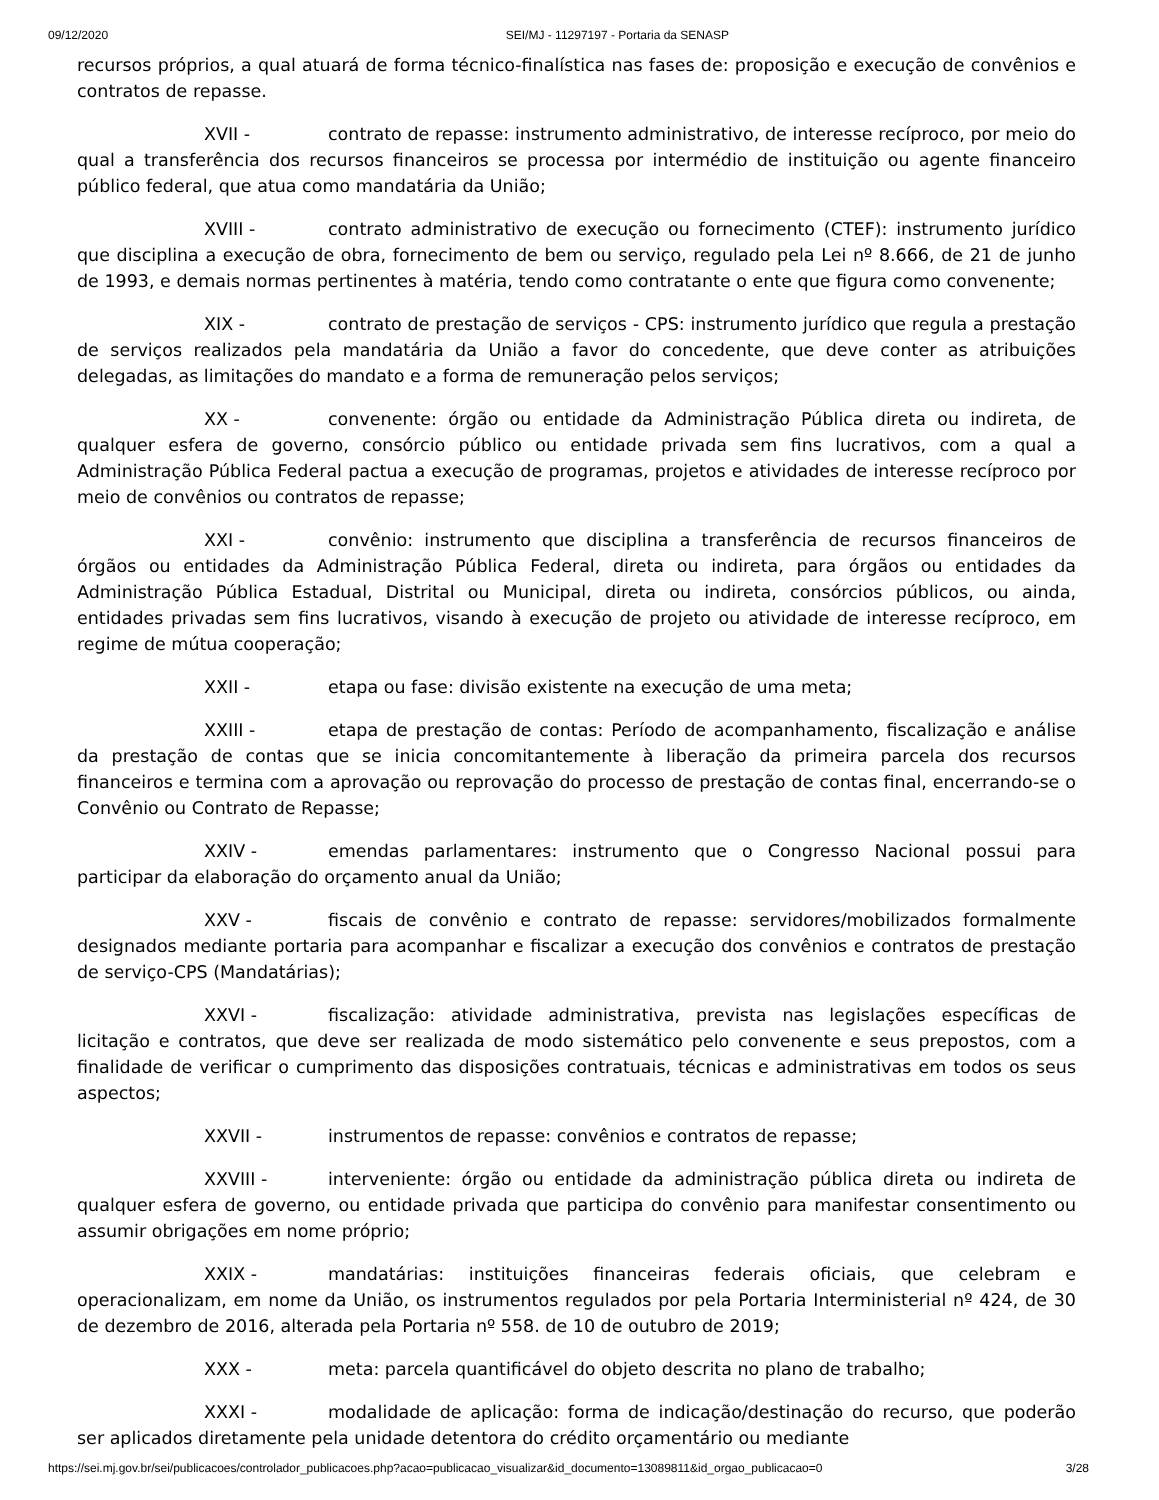09/12/2020 SEI/MJ - 11297197 - Portaria da SENASP
recursos próprios, a qual atuará de forma técnico-finalística nas fases de: proposição e execução de convênios e contratos de repasse.
XVII - contrato de repasse: instrumento administrativo, de interesse recíproco, por meio do qual a transferência dos recursos financeiros se processa por intermédio de instituição ou agente financeiro público federal, que atua como mandatária da União;
XVIII - contrato administrativo de execução ou fornecimento (CTEF): instrumento jurídico que disciplina a execução de obra, fornecimento de bem ou serviço, regulado pela Lei nº 8.666, de 21 de junho de 1993, e demais normas pertinentes à matéria, tendo como contratante o ente que figura como convenente;
XIX - contrato de prestação de serviços - CPS: instrumento jurídico que regula a prestação de serviços realizados pela mandatária da União a favor do concedente, que deve conter as atribuições delegadas, as limitações do mandato e a forma de remuneração pelos serviços;
XX - convenente: órgão ou entidade da Administração Pública direta ou indireta, de qualquer esfera de governo, consórcio público ou entidade privada sem fins lucrativos, com a qual a Administração Pública Federal pactua a execução de programas, projetos e atividades de interesse recíproco por meio de convênios ou contratos de repasse;
XXI - convênio: instrumento que disciplina a transferência de recursos financeiros de órgãos ou entidades da Administração Pública Federal, direta ou indireta, para órgãos ou entidades da Administração Pública Estadual, Distrital ou Municipal, direta ou indireta, consórcios públicos, ou ainda, entidades privadas sem fins lucrativos, visando à execução de projeto ou atividade de interesse recíproco, em regime de mútua cooperação;
XXII - etapa ou fase: divisão existente na execução de uma meta;
XXIII - etapa de prestação de contas: Período de acompanhamento, fiscalização e análise da prestação de contas que se inicia concomitantemente à liberação da primeira parcela dos recursos financeiros e termina com a aprovação ou reprovação do processo de prestação de contas final, encerrando-se o Convênio ou Contrato de Repasse;
XXIV - emendas parlamentares: instrumento que o Congresso Nacional possui para participar da elaboração do orçamento anual da União;
XXV - fiscais de convênio e contrato de repasse: servidores/mobilizados formalmente designados mediante portaria para acompanhar e fiscalizar a execução dos convênios e contratos de prestação de serviço-CPS (Mandatárias);
XXVI - fiscalização: atividade administrativa, prevista nas legislações específicas de licitação e contratos, que deve ser realizada de modo sistemático pelo convenente e seus prepostos, com a finalidade de verificar o cumprimento das disposições contratuais, técnicas e administrativas em todos os seus aspectos;
XXVII - instrumentos de repasse: convênios e contratos de repasse;
XXVIII - interveniente: órgão ou entidade da administração pública direta ou indireta de qualquer esfera de governo, ou entidade privada que participa do convênio para manifestar consentimento ou assumir obrigações em nome próprio;
XXIX - mandatárias: instituições financeiras federais oficiais, que celebram e operacionalizam, em nome da União, os instrumentos regulados por pela Portaria Interministerial nº 424, de 30 de dezembro de 2016, alterada pela Portaria nº 558. de 10 de outubro de 2019;
XXX - meta: parcela quantificável do objeto descrita no plano de trabalho;
XXXI - modalidade de aplicação: forma de indicação/destinação do recurso, que poderão ser aplicados diretamente pela unidade detentora do crédito orçamentário ou mediante
https://sei.mj.gov.br/sei/publicacoes/controlador_publicacoes.php?acao=publicacao_visualizar&id_documento=13089811&id_orgao_publicacao=0 3/28